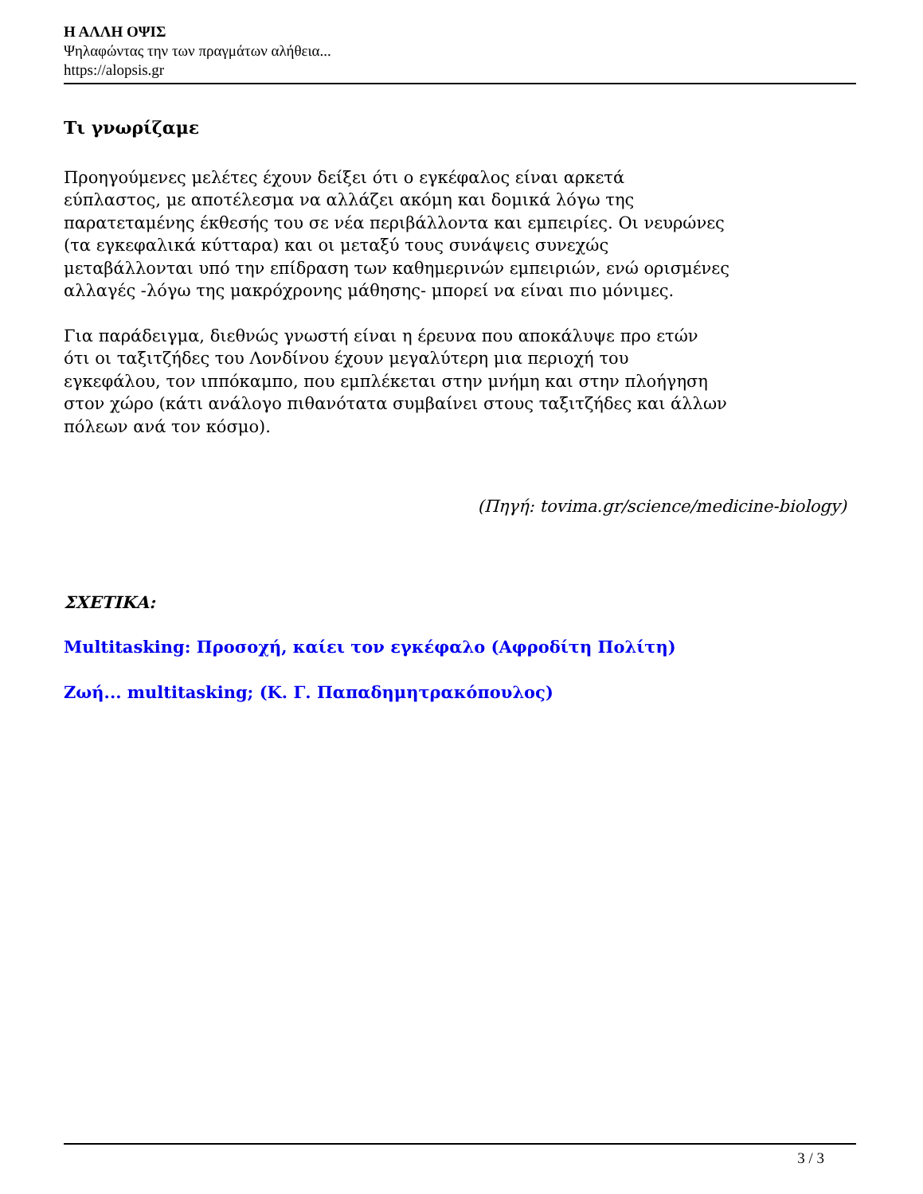Η ΑΛΛΗ ΟΨΙΣ
Ψηλαφώντας την των πραγμάτων αλήθεια...
https://alopsis.gr
Τι γνωρίζαμε
Προηγούμενες μελέτες έχουν δείξει ότι ο εγκέφαλος είναι αρκετά
εύπλαστος, με αποτέλεσμα να αλλάζει ακόμη και δομικά λόγω της
παρατεταμένης έκθεσής του σε νέα περιβάλλοντα και εμπειρίες. Οι νευρώνες
(τα εγκεφαλικά κύτταρα) και οι μεταξύ τους συνάψεις συνεχώς
μεταβάλλονται υπό την επίδραση των καθημερινών εμπειριών, ενώ ορισμένες
αλλαγές -λόγω της μακρόχρονης μάθησης- μπορεί να είναι πιο μόνιμες.
Για παράδειγμα, διεθνώς γνωστή είναι η έρευνα που αποκάλυψε προ ετών
ότι οι ταξιτζήδες του Λονδίνου έχουν μεγαλύτερη μια περιοχή του
εγκεφάλου, τον ιππόκαμπο, που εμπλέκεται στην μνήμη και στην πλοήγηση
στον χώρο (κάτι ανάλογο πιθανότατα συμβαίνει στους ταξιτζήδες και άλλων
πόλεων ανά τον κόσμο).
(Πηγή: tovima.gr/science/medicine-biology)
ΣΧΕΤΙΚΑ:
Multitasking: Προσοχή, καίει τον εγκέφαλο (Αφροδίτη Πολίτη)
Ζωή... multitasking; (Κ. Γ. Παπαδημητρακόπουλος)
3 / 3